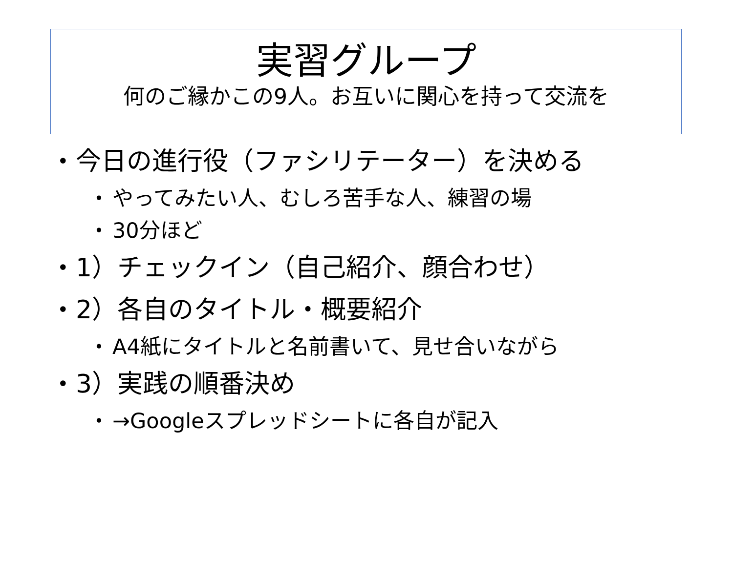実習グループ
何のご縁かこの9人。お互いに関心を持って交流を
• 今日の進行役（ファシリテーター）を決める
• やってみたい人、むしろ苦手な人、練習の場
• 30分ほど
• 1）チェックイン（自己紹介、顔合わせ）
• 2）各自のタイトル・概要紹介
• A4紙にタイトルと名前書いて、見せ合いながら
• 3）実践の順番決め
• →Googleスプレッドシートに各自が記入